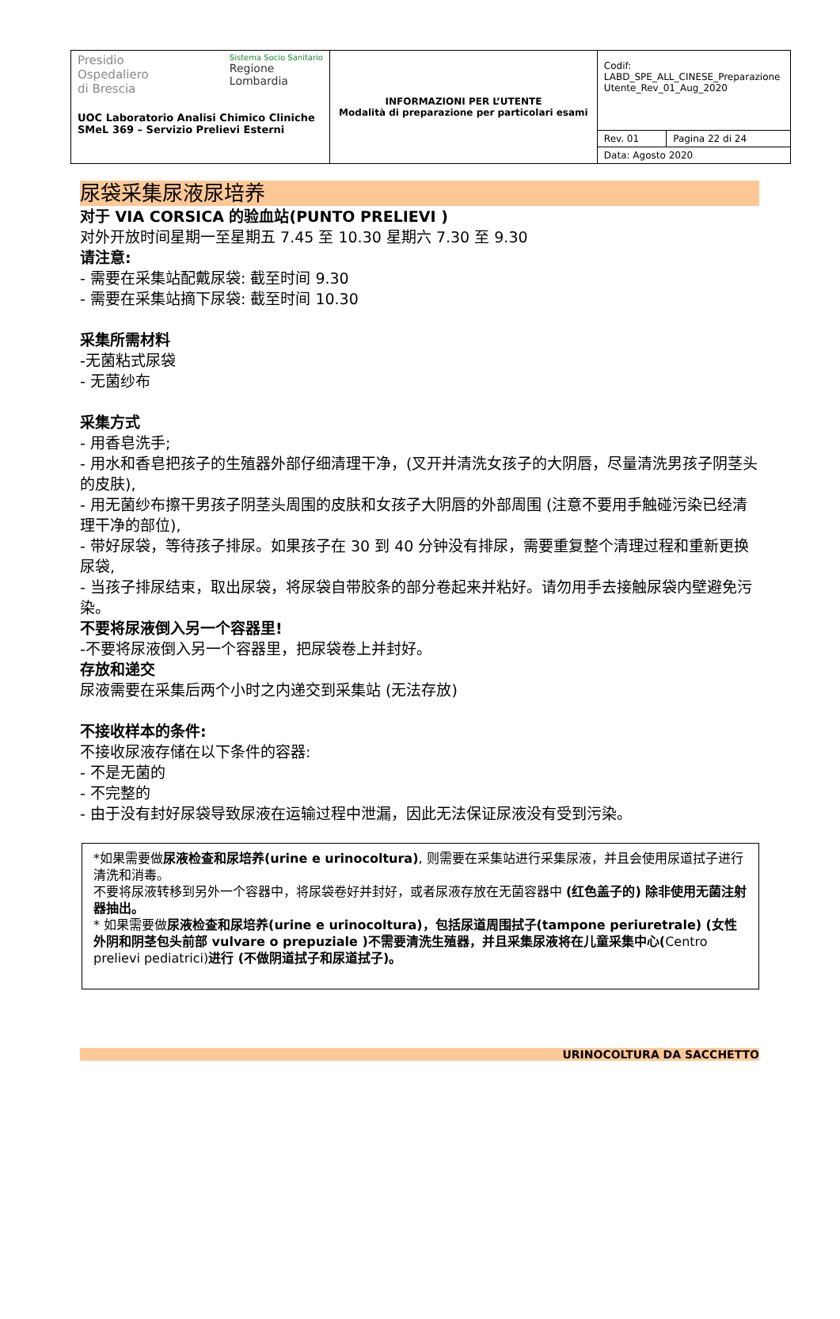| Presidio Ospedaliero di Brescia Sistema Socio Sanitario Regione Lombardia UOC Laboratorio Analisi Chimico Cliniche SMeL 369 – Servizio Prelievi Esterni | INFORMAZIONI PER L’UTENTE Modalità di preparazione per particolari esami | Codif: LABD_SPE_ALL_CINESE_Preparazione Utente_Rev_01_Aug_2020 | |
| | | Rev. 01 | Pagina 22 di 24 |
| | | Data: Agosto 2020 | |
尿袋采集尿液尿培养
对于 VIA CORSICA 的验血站(PUNTO PRELIEVI )
对外开放时间星期一至星期五 7.45 至 10.30 星期六 7.30 至 9.30
请注意:
- 需要在采集站配戴尿袋: 截至时间 9.30
- 需要在采集站摘下尿袋: 截至时间 10.30
采集所需材料
-无菌粘式尿袋
- 无菌纱布
采集方式
- 用香皂洗手;
- 用水和香皂把孩子的生殖器外部仔细清理干净，(叉开并清洗女孩子的大阴唇，尽量清洗男孩子阴茎头的皮肤),
- 用无菌纱布擦干男孩子阴茎头周围的皮肤和女孩子大阴唇的外部周围 (注意不要用手触碰污染已经清理干净的部位),
- 带好尿袋，等待孩子排尿。如果孩子在 30 到 40 分钟没有排尿，需要重复整个清理过程和重新更换尿袋,
- 当孩子排尿结束，取出尿袋，将尿袋自带胶条的部分卷起来并粘好。请勿用手去接触尿袋内壁避免污染。
不要将尿液倒入另一个容器里!
-不要将尿液倒入另一个容器里，把尿袋卷上并封好。
存放和递交
尿液需要在采集后两个小时之内递交到采集站 (无法存放)
不接收样本的条件:
不接收尿液存储在以下条件的容器:
- 不是无菌的
- 不完整的
- 由于没有封好尿袋导致尿液在运输过程中泄漏，因此无法保证尿液没有受到污染。
*如果需要做尿液检查和尿培养(urine e urinocoltura), 则需要在采集站进行采集尿液，并且会使用尿道拭子进行清洗和消毒。
不要将尿液转移到另外一个容器中，将尿袋卷好并封好，或者尿液存放在无菌容器中 (红色盖子的) 除非使用无菌注射器抽出。
* 如果需要做尿液检查和尿培养(urine e urinocoltura)，包括尿道周围拭子(tampone periuretrale) (女性外阴和阴茎包头前部 vulvare o prepuziale )不需要清洗生殖器，并且采集尿液将在儿童采集中心(Centro prelievi pediatrici)进行 (不做阴道拭子和尿道拭子)。
URINOCOLTURA DA SACCHETTO